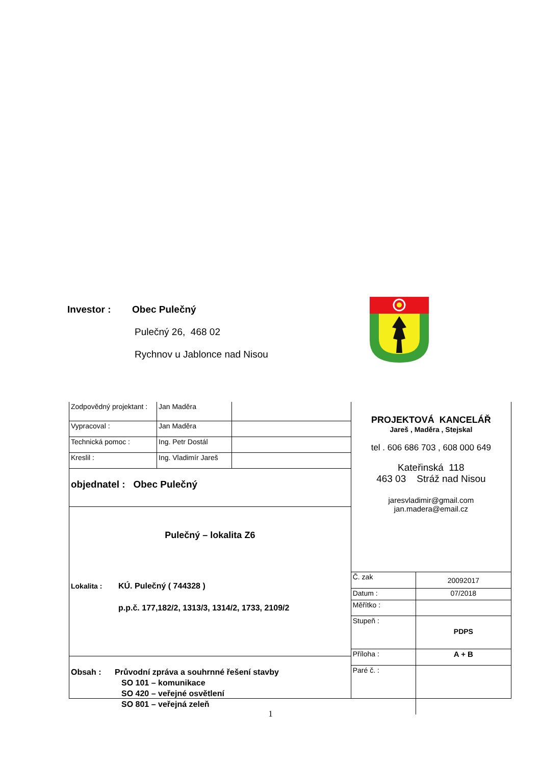Investor : Obec Pulečný
Pulečný 26, 468 02
Rychnov u Jablonce nad Nisou
| Zodpovědný projektant : | Jan Maděra | |
| Vypracoval : | Jan Maděra | |
| Technická pomoc : | Ing. Petr Dostál | |
| Kreslil : | Ing. Vladimír Jareš | |
objednatel : Obec Pulečný
Pulečný – lokalita Z6
Lokalita : KÚ. Pulečný ( 744328 )
p.p.č. 177,182/2, 1313/3, 1314/2, 1733, 2109/2
Obsah : Průvodní zpráva a souhrnné řešení stavby
SO 101 – komunikace
SO 420 – veřejné osvětlení
SO 801 – veřejná zeleň
PROJEKTOVÁ KANCELÁŘ
Jareš , Maděra , Stejskal
tel . 606 686 703 , 608 000 649
Kateřinská 118
463 03 Stráž nad Nisou
jaresvladimir@gmail.com
jan.madera@email.cz
| Č. zak | 20092017 |
| Datum : | 07/2018 |
| Měřítko : | |
| Stupeň : | PDPS |
| Příloha : | A + B |
| Paré č. : | |
1